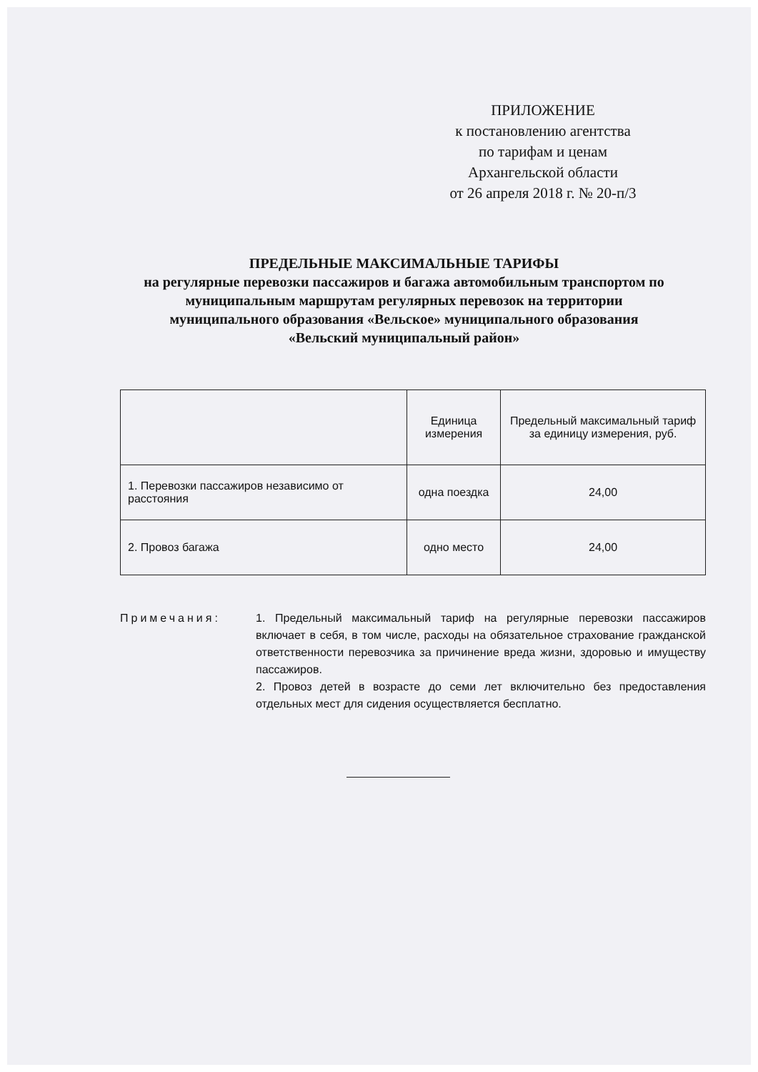ПРИЛОЖЕНИЕ
к постановлению агентства
по тарифам и ценам
Архангельской области
от 26 апреля 2018 г. № 20-п/3
ПРЕДЕЛЬНЫЕ МАКСИМАЛЬНЫЕ ТАРИФЫ
на регулярные перевозки пассажиров и багажа автомобильным транспортом по муниципальным маршрутам регулярных перевозок на территории муниципального образования «Вельское» муниципального образования «Вельский муниципальный район»
| | Единица измерения | Предельный максимальный тариф за единицу измерения, руб. |
| --- | --- | --- |
| 1. Перевозки пассажиров независимо от расстояния | одна поездка | 24,00 |
| 2. Провоз багажа | одно место | 24,00 |
Примечания: 1. Предельный максимальный тариф на регулярные перевозки пассажиров включает в себя, в том числе, расходы на обязательное страхование гражданской ответственности перевозчика за причинение вреда жизни, здоровью и имуществу пассажиров.
2. Провоз детей в возрасте до семи лет включительно без предоставления отдельных мест для сидения осуществляется бесплатно.